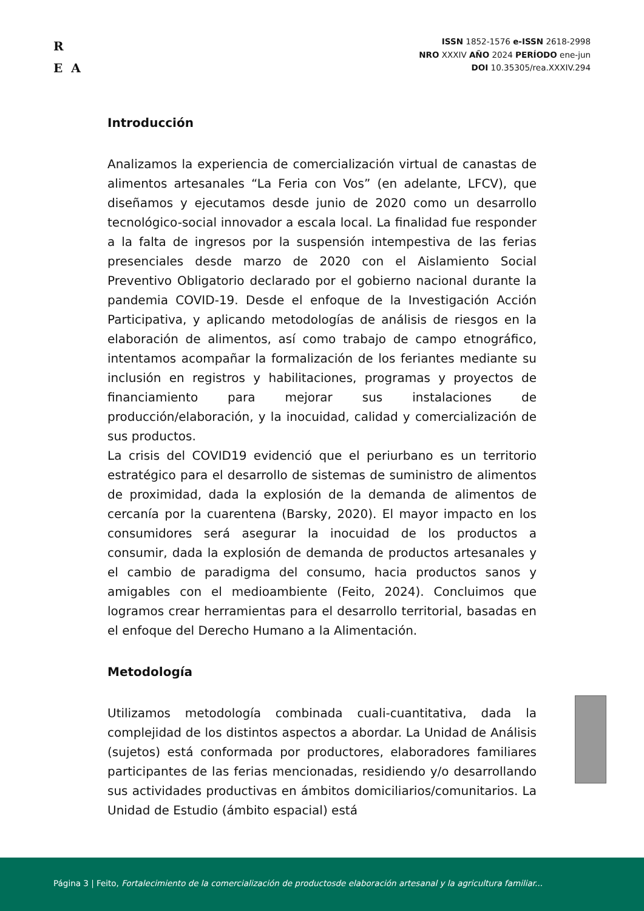R
E A
ISSN 1852-1576 e-ISSN 2618-2998
NRO XXXIV AÑO 2024 PERÍODO ene-jun
DOI 10.35305/rea.XXXIV.294
Introducción
Analizamos la experiencia de comercialización virtual de canastas de alimentos artesanales “La Feria con Vos” (en adelante, LFCV), que diseñamos y ejecutamos desde junio de 2020 como un desarrollo tecnológico-social innovador a escala local. La finalidad fue responder a la falta de ingresos por la suspensión intempestiva de las ferias presenciales desde marzo de 2020 con el Aislamiento Social Preventivo Obligatorio declarado por el gobierno nacional durante la pandemia COVID-19. Desde el enfoque de la Investigación Acción Participativa, y aplicando metodologías de análisis de riesgos en la elaboración de alimentos, así como trabajo de campo etnográfico, intentamos acompañar la formalización de los feriantes mediante su inclusión en registros y habilitaciones, programas y proyectos de financiamiento para mejorar sus instalaciones de producción/elaboración, y la inocuidad, calidad y comercialización de sus productos.
La crisis del COVID19 evidenció que el periurbano es un territorio estratégico para el desarrollo de sistemas de suministro de alimentos de proximidad, dada la explosión de la demanda de alimentos de cercanía por la cuarentena (Barsky, 2020). El mayor impacto en los consumidores será asegurar la inocuidad de los productos a consumir, dada la explosión de demanda de productos artesanales y el cambio de paradigma del consumo, hacia productos sanos y amigables con el medioambiente (Feito, 2024). Concluimos que logramos crear herramientas para el desarrollo territorial, basadas en el enfoque del Derecho Humano a la Alimentación.
Metodología
Utilizamos metodología combinada cuali-cuantitativa, dada la complejidad de los distintos aspectos a abordar. La Unidad de Análisis (sujetos) está conformada por productores, elaboradores familiares participantes de las ferias mencionadas, residiendo y/o desarrollando sus actividades productivas en ámbitos domiciliarios/comunitarios. La Unidad de Estudio (ámbito espacial) está
Página 3 | Feito, Fortalecimiento de la comercialización de productosde elaboración artesanal y la agricultura familiar...